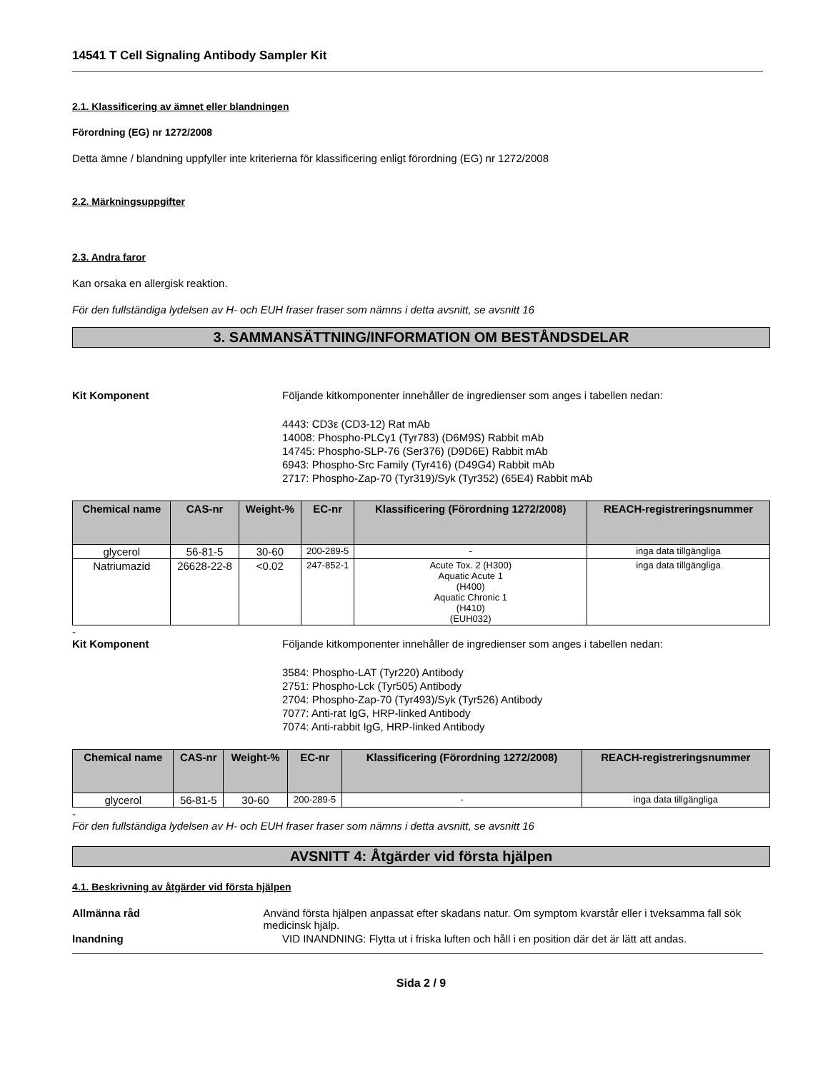14541 T Cell Signaling Antibody Sampler Kit
2.1. Klassificering av ämnet eller blandningen
Förordning (EG) nr 1272/2008
Detta ämne / blandning uppfyller inte kriterierna för klassificering enligt förordning (EG) nr 1272/2008
2.2. Märkningsuppgifter
2.3. Andra faror
Kan orsaka en allergisk reaktion.
För den fullständiga lydelsen av H- och EUH fraser fraser som nämns i detta avsnitt, se avsnitt 16
3. SAMMANSÄTTNING/INFORMATION OM BESTÅNDSDELAR
Kit Komponent Följande kitkomponenter innehåller de ingredienser som anges i tabellen nedan:
4443: CD3ε (CD3-12) Rat mAb
14008: Phospho-PLCγ1 (Tyr783) (D6M9S) Rabbit mAb
14745: Phospho-SLP-76 (Ser376) (D9D6E) Rabbit mAb
6943: Phospho-Src Family (Tyr416) (D49G4) Rabbit mAb
2717: Phospho-Zap-70 (Tyr319)/Syk (Tyr352) (65E4) Rabbit mAb
| Chemical name | CAS-nr | Weight-% | EC-nr | Klassificering (Förordning 1272/2008) | REACH-registreringsnummer |
| --- | --- | --- | --- | --- | --- |
| glycerol | 56-81-5 | 30-60 | 200-289-5 | - | inga data tillgängliga |
| Natriumazid | 26628-22-8 | <0.02 | 247-852-1 | Acute Tox. 2 (H300) Aquatic Acute 1 (H400) Aquatic Chronic 1 (H410) (EUH032) | inga data tillgängliga |
-
Kit Komponent Följande kitkomponenter innehåller de ingredienser som anges i tabellen nedan:
3584: Phospho-LAT (Tyr220) Antibody
2751: Phospho-Lck (Tyr505) Antibody
2704: Phospho-Zap-70 (Tyr493)/Syk (Tyr526) Antibody
7077: Anti-rat IgG, HRP-linked Antibody
7074: Anti-rabbit IgG, HRP-linked Antibody
| Chemical name | CAS-nr | Weight-% | EC-nr | Klassificering (Förordning 1272/2008) | REACH-registreringsnummer |
| --- | --- | --- | --- | --- | --- |
| glycerol | 56-81-5 | 30-60 | 200-289-5 | - | inga data tillgängliga |
-
För den fullständiga lydelsen av H- och EUH fraser fraser som nämns i detta avsnitt, se avsnitt 16
AVSNITT 4: Åtgärder vid första hjälpen
4.1. Beskrivning av åtgärder vid första hjälpen
Allmänna råd Använd första hjälpen anpassat efter skadans natur. Om symptom kvarstår eller i tveksamma fall sök medicinsk hjälp.
Inandning VID INANDNING: Flytta ut i friska luften och håll i en position där det är lätt att andas.
Sida 2 / 9